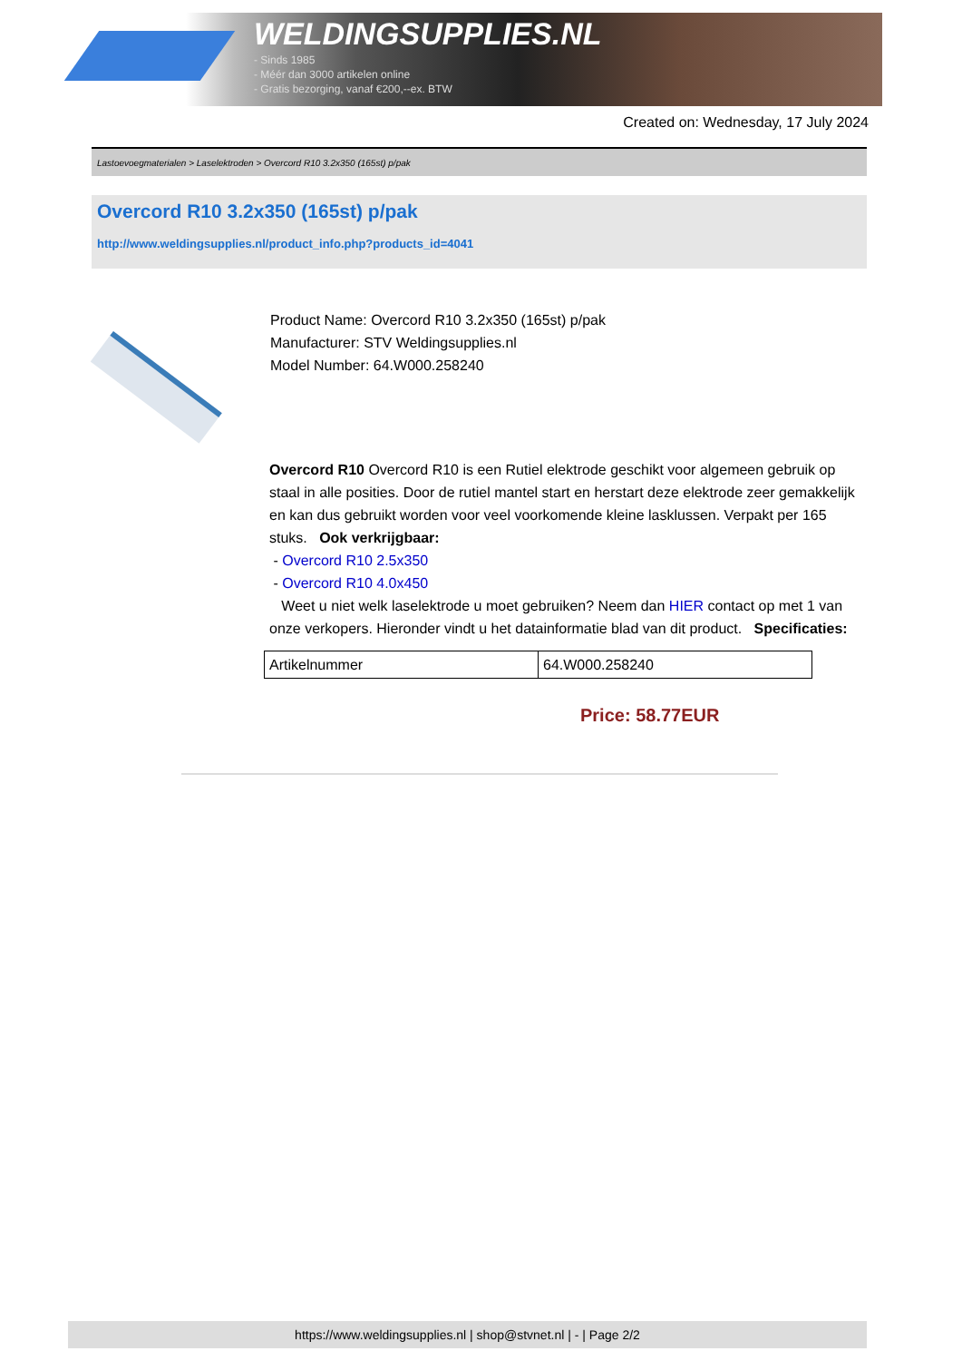WELDINGSUPPLIES.NL
- Sinds 1985
- Méér dan 3000 artikelen online
- Gratis bezorging, vanaf €200,--ex. BTW
Created on: Wednesday, 17 July 2024
Lastoevoegmaterialen > Laselektroden > Overcord R10 3.2x350 (165st) p/pak
Overcord R10 3.2x350 (165st) p/pak
http://www.weldingsupplies.nl/product_info.php?products_id=4041
Product Name: Overcord R10 3.2x350 (165st) p/pak
Manufacturer: STV Weldingsupplies.nl
Model Number: 64.W000.258240
Overcord R10 Overcord R10 is een Rutiel elektrode geschikt voor algemeen gebruik op staal in alle posities. Door de rutiel mantel start en herstart deze elektrode zeer gemakkelijk en kan dus gebruikt worden voor veel voorkomende kleine lasklussen. Verpakt per 165 stuks. Ook verkrijgbaar:
- Overcord R10 2.5x350
- Overcord R10 4.0x450
Weet u niet welk laselektrode u moet gebruiken? Neem dan HIER contact op met 1 van onze verkopers. Hieronder vindt u het datainformatie blad van dit product. Specificaties:
| Artikelnummer | 64.W000.258240 |
Price: 58.77EUR
https://www.weldingsupplies.nl | shop@stvnet.nl | - | Page 2/2